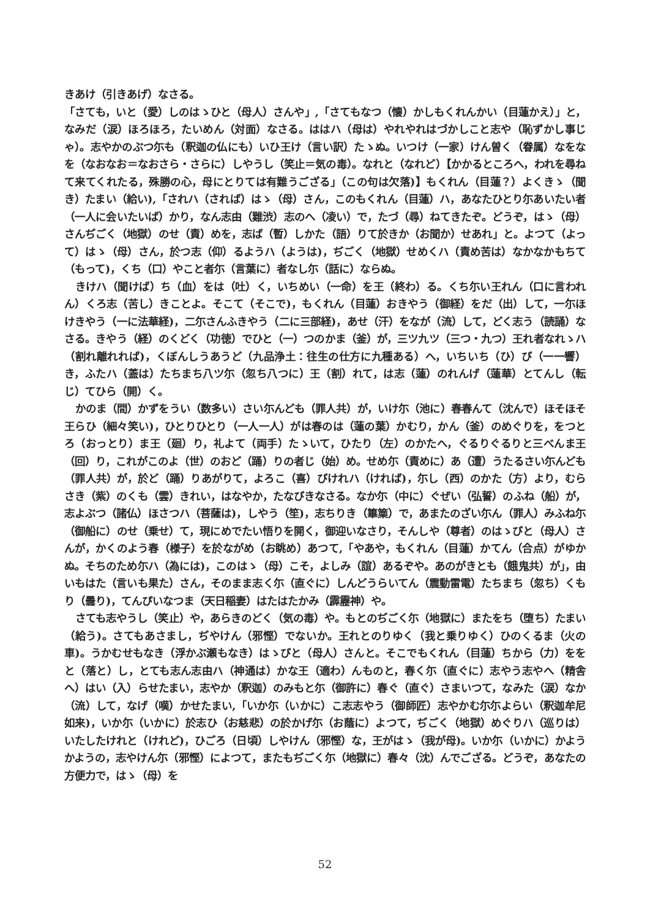きあけ（引きあげ）なさる。
「さても，いと（愛）しのはゝひと（母人）さんや」,「さてもなつ（懐）かしもくれんかい（目蓮かえ）」と，なみだ（涙）ほろほろ，たいめん（対面）なさる。ははハ（母は）やれやれはづかしこと志や（恥ずかし事じゃ）。志やかのぶつ尓も（釈迦の仏にも）いひ王け（言い訳）たゝぬ。いつけ（一家）けん曽く（眷属）なをなを（なおなお＝なおさら・さらに）しやうし（笑止＝気の毒）。なれと（なれど）【かかるところへ，われを尋ねて来てくれたる，殊勝の心，母にとりては有難うござる」（この句は欠落)】もくれん（目蓮？）よくきゝ（聞き）たまい（給い),「されハ（されば）はゝ（母）さん，このもくれん（目蓮）ハ，あなたひとり尓あいたい者（一人に会いたいば）かり，なん志由（難渋）志のへ（凌い）で，たづ（尋）ねてきたぞ。どうぞ，はゝ（母）さんぢごく（地獄）のせ（責）めを，志ば（暫）しかた（語）りて於きか（お聞か）せあれ」と。よつて（よって）はゝ（母）さん，於つ志（仰）るようハ（ようは)，ぢごく（地獄）せめくハ（責め苦は）なかなかもちて（もって)，くち（口）やこと者尓（言葉に）者なし尓（話に）ならぬ。
きけハ（聞けば）ち（血）をは（吐）く，いちめい（一命）を王（終わ）る。くち尓い王れん（口に言われん）くろ志（苦し）きことよ。そこて（そこで)，もくれん（目蓮）おきやう（御経）をだ（出）して，一尓ほけきやう（一に法華経)，二尓さんふきやう（二に三部経)，あせ（汗）をなが（流）して，どく志う（読誦）なさる。きやう（経）のくどく（功徳）でひと（一）つのかま（釜）が，三ツ九ツ（三つ・九つ）王れ者なれゝハ（割れ離れれば)，くぼんしうあうど（九品浄土：往生の仕方に九種ある）へ，いちいち（ひ）び（一一響）き，ふたハ（蓋は）たちまち八ツ尓（忽ち八つに）王（割）れて，は志（蓮）のれんげ（蓮華）とてんし（転じ）てひら（開）く。
かのま（間）かずをうい（数多い）さい尓んども（罪人共）が，いけ尓（池に）春春んて（沈んで）ほそほそ王らひ（細々笑い)，ひとりひとり（一人一人）がは春のは（蓮の葉）かむり，かん（釜）のめぐりを，をつとろ（おっとり）ま王（廻）り，礼よて（両手）たゝいて，ひたり（左）のかたへ，ぐるりぐるりと三べんま王（回）り，これがこのよ（世）のおど（踊）りの者じ（始）め。せめ尓（責めに）あ（遭）うたるさい尓んども（罪人共）が，於ど（踊）りあがりて，よろこ（喜）びけれハ（ければ)，尓し（西）のかた（方）より，むらさき（紫）のくも（雲）きれい，はなやか，たなびきなさる。なか尓（中に）ぐぜい（弘誓）のふね（船）が，志よぶつ（諸仏）ほさつハ（菩薩は)，しやう（笙)，志ちりき（篳篥）で，あまたのざい尓ん（罪人）みふね尓（御船に）のせ（乗せ）て，現にめでたい悟りを開く，御迎いなさり，そんしや（尊者）のはゝびと（母人）さんが，かくのよう春（様子）を於ながめ（お眺め）あつて,「やあや，もくれん（目蓮）かてん（合点）がゆかぬ。そちのため尓ハ（為には)，このはゝ（母）こそ，よしみ（誼）あるぞや。あのがきとも（餓鬼共）が」，由いもはた（言いも果た）さん，そのまま志く尓（直ぐに）しんどうらいてん（震動雷電）たちまち（忽ち）くもり（曇り)，てんぴいなつま（天日稲妻）はたはたかみ（霹靂神）や。
さても志やうし（笑止）や，あらきのどく（気の毒）や。もとのぢごく尓（地獄に）またをち（堕ち）たまい（給う)。さてもあさまし，ぢやけん（邪慳）でないか。王れとのりゆく（我と乗りゆく）ひのくるま（火の車)。うかむせもなき（浮かぶ瀬もなき）はゝびと（母人）さんと。そこでもくれん（目蓮）ちから（力）ををと（落と）し，とても志ん志由ハ（神通は）かな王（適わ）んものと，春く尓（直ぐに）志やう志やへ（精舎へ）はい（入）らせたまい，志やか（釈迦）のみもと尓（御許に）春ぐ（直ぐ）さまいつて，なみた（涙）なか（流）して，なげ（嘆）かせたまい,「いか尓（いかに）こ志志やう（御師匠）志やかむ尓尓よらい（釈迦牟尼如来)，いか尓（いかに）於志ひ（お慈悲）の於かげ尓（お蔭に）よつて，ぢごく（地獄）めぐりハ（巡りは）いたしたけれと（けれど)，ひごろ（日頃）しやけん（邪慳）な，王がはゝ（我が母)。いか尓（いかに）かようかようの，志やけん尓（邪慳）によつて，またもぢごく尓（地獄に）春々（沈）んでござる。どうぞ，あなたの方便力で，はゝ（母）を
52